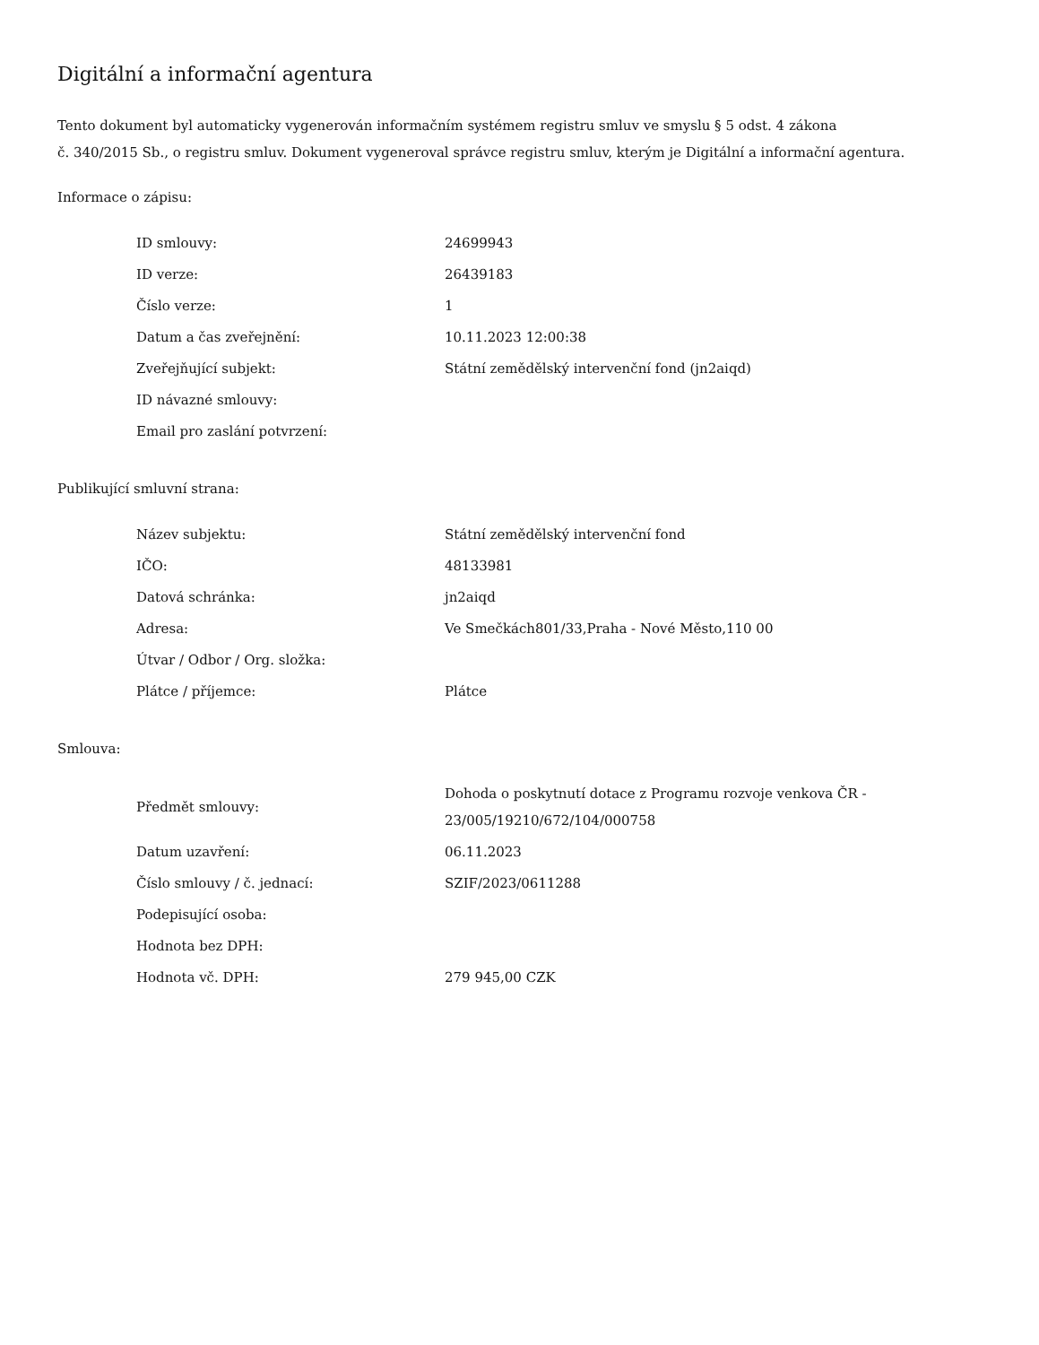Digitální a informační agentura
Tento dokument byl automaticky vygenerován informačním systémem registru smluv ve smyslu § 5 odst. 4 zákona
č. 340/2015 Sb., o registru smluv. Dokument vygeneroval správce registru smluv, kterým je Digitální a informační agentura.
Informace o zápisu:
| ID smlouvy: | 24699943 |
| ID verze: | 26439183 |
| Číslo verze: | 1 |
| Datum a čas zveřejnění: | 10.11.2023 12:00:38 |
| Zveřejňující subjekt: | Státní zemědělský intervenční fond (jn2aiqd) |
| ID návazné smlouvy: | |
| Email pro zaslání potvrzení: | |
Publikující smluvní strana:
| Název subjektu: | Státní zemědělský intervenční fond |
| IČO: | 48133981 |
| Datová schránka: | jn2aiqd |
| Adresa: | Ve Smečkách801/33,Praha - Nové Město,110 00 |
| Útvar / Odbor / Org. složka: | |
| Plátce / příjemce: | Plátce |
Smlouva:
| Předmět smlouvy: | Dohoda o poskytnutí dotace z Programu rozvoje venkova ČR - 23/005/19210/672/104/000758 |
| Datum uzavření: | 06.11.2023 |
| Číslo smlouvy / č. jednací: | SZIF/2023/0611288 |
| Podepisující osoba: | |
| Hodnota bez DPH: | |
| Hodnota vč. DPH: | 279 945,00 CZK |